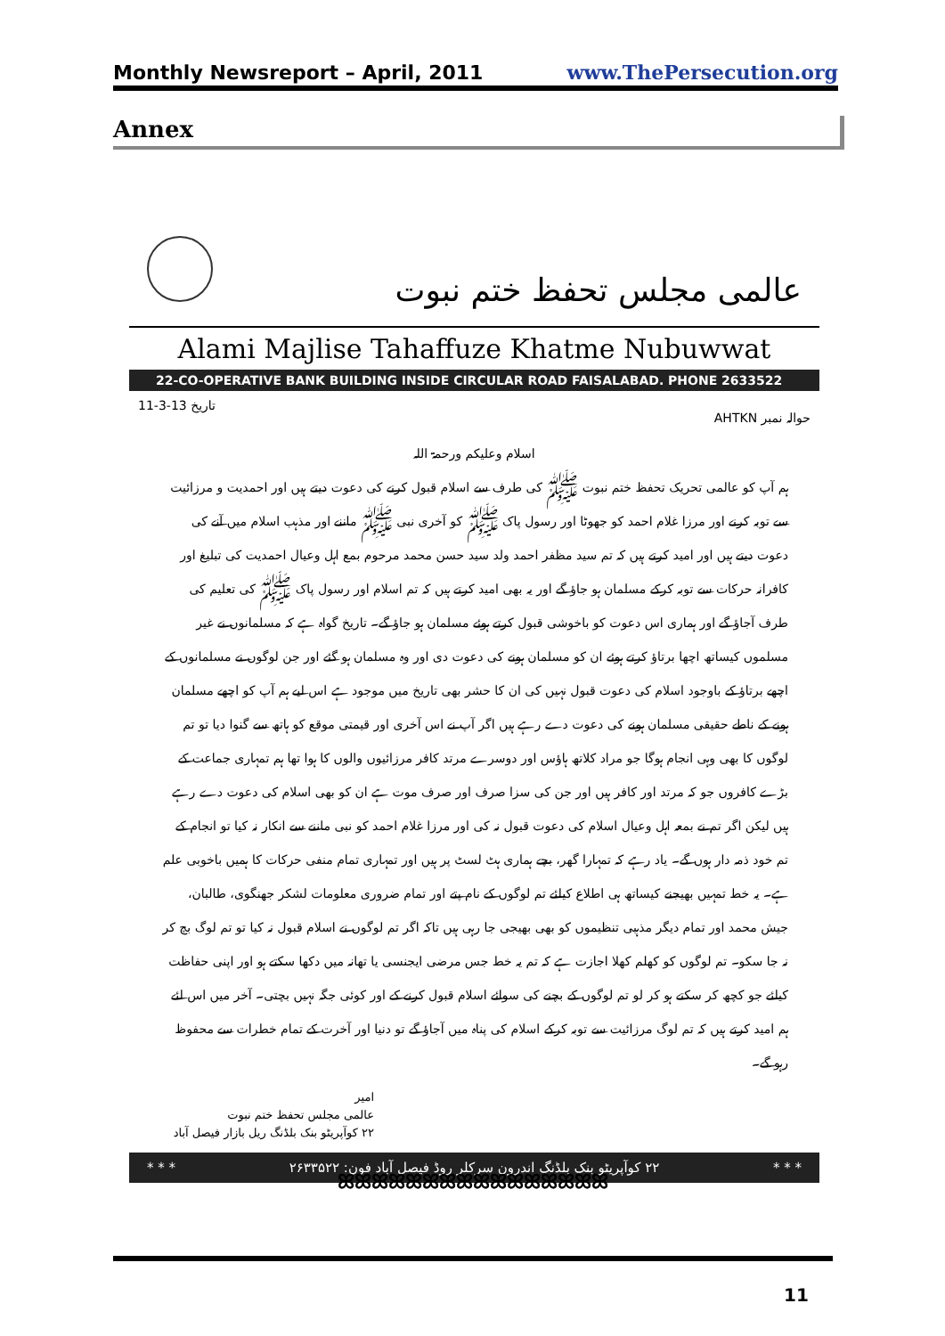Monthly Newsreport – April, 2011 www.ThePersecution.org
Annex
عالمی مجلس تحفظ ختم نبوت
Alami Majlise Tahaffuze Khatme Nubuwwat
22-CO-OPERATIVE BANK BUILDING INSIDE CIRCULAR ROAD FAISALABAD. PHONE 2633522
حوالہ نمبر AHTKN تاریخ 13-3-11
اسلام وعلیکم ورحمۃ اللہ
ہم آپ کو عالمی تحریک تحفظ ختم نبوت ﷺ کی طرف سے اسلام قبول کرنے کی دعوت دیتے ہیں اور احمدیت و مرزائیت سے توبہ کرنے اور مرزا غلام احمد کو جھوٹا اور رسول پاک ﷺ کو آخری نبی ﷺ ماننے اور مذہب اسلام میں آنے کی دعوت دیتے ہیں اور امید کرتے ہیں کہ تم سید مظفر احمد ولد سید حسن محمد مرحوم بمع اہل وعیال احمدیت کی تبلیغ اور کافرانہ حرکات سے توبہ کرکے مسلمان ہو جاؤ گے اور یہ بھی امید کرتے ہیں کہ تم اسلام اور رسول پاک ﷺ کی تعلیم کی طرف آجاؤ گے اور ہماری اس دعوت کو باخوشی قبول کرتے ہوئے مسلمان ہو جاؤ گے۔ تاریخ گواہ ہے کہ مسلمانوں نے غیر مسلموں کیساتھ اچھا برتاؤ کرتے ہوئے ان کو مسلمان ہونے کی دعوت دی اور وہ مسلمان ہو گئے اور جن لوگوں نے مسلمانوں کے اچھے برتاؤ کے باوجود اسلام کی دعوت قبول نہیں کی ان کا حشر بھی تاریخ میں موجود ہے اس لیے ہم آپ کو اچھے مسلمان ہونے کے ناطے حقیقی مسلمان ہونے کی دعوت دے رہے ہیں اگر آپ نے اس آخری اور قیمتی موقع کو ہاتھ سے گنوا دیا تو تم لوگوں کا بھی وہی انجام ہوگا جو مراد کلاتھ ہاؤس اور دوسرے مرتد کافر مرزائیوں والوں کا ہوا تھا ہم تمہاری جماعت کے بڑے کافروں جو کہ مرتد اور کافر ہیں اور جن کی سزا صرف اور صرف موت ہے ان کو بھی اسلام کی دعوت دے رہے ہیں لیکن اگر تم نے بمعہ اہل وعیال اسلام کی دعوت قبول نہ کی اور مرزا غلام احمد کو نبی ماننے سے انکار نہ کیا تو انجام کے تم خود ذمہ دار ہوں گے۔ یاد رہے کہ تمہارا گھر، بچے ہماری ہٹ لسٹ پر ہیں اور تمہاری تمام منفی حرکات کا ہمیں باخوبی علم ہے۔ یہ خط تمہیں بھیجنے کیساتھ ہی اطلاع کیلئے تم لوگوں کے نام پتے اور تمام ضروری معلومات لشکر جھنگوی، طالبان، جیش محمد اور تمام دیگر مذہبی تنظیموں کو بھی بھیجی جا رہی ہیں تاکہ اگر تم لوگوں نے اسلام قبول نہ کیا تو تم لوگ بچ کر نہ جا سکو۔ تم لوگوں کو کھلم کھلا اجازت ہے کہ تم یہ خط جس مرضی ایجنسی یا تھانہ میں دکھا سکتے ہو اور اپنی حفاظت کیلئے جو کچھ کر سکتے ہو کر لو تم لوگوں کے بچنے کی سوائے اسلام قبول کرنے کے اور کوئی جگہ نہیں بچتی۔ آخر میں اس لئے ہم امید کرتے ہیں کہ تم لوگ مرزائیت سے توبہ کرکے اسلام کی پناہ میں آجاؤ گے تو دنیا اور آخرت کے تمام خطرات سے محفوظ رہو گے۔
امیر
عالمی مجلس تحفظ ختم نبوت
۲۲ کوآپریٹو بنک بلڈنگ ریل بازار فیصل آباد
* * * ۲۲ کوآپریٹو بنک بلڈنگ اندرون سرکلر روڈ فیصل آباد فون: ۲۶۳۳۵۲۲ * * *
ꕤꕤꕤꕤꕤꕤꕤꕤꕤꕤꕤꕤꕤꕤꕤꕤ
11